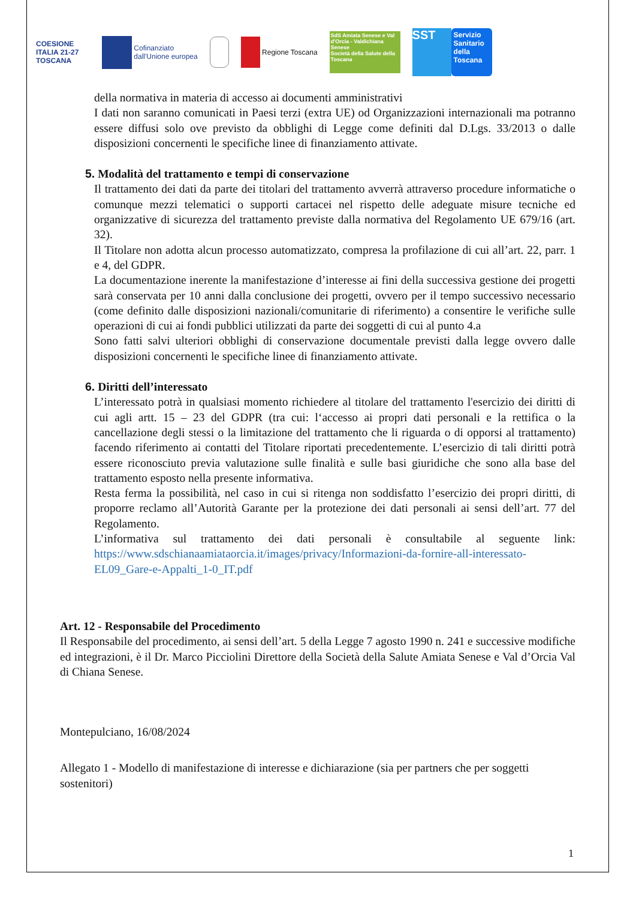COESIONE ITALIA 21-27 TOSCANA
Cofinanziato
dall'Unione europea
Regione Toscana
SdS Amiata Senese e Val d'Orcia - Valdichiana Senese
Società della Salute della Toscana
SST Servizio Sanitario della Toscana
della normativa in materia di accesso ai documenti amministrativi
I dati non saranno comunicati in Paesi terzi (extra UE) od Organizzazioni internazionali ma potranno essere diffusi solo ove previsto da obblighi di Legge come definiti dal D.Lgs. 33/2013 o dalle disposizioni concernenti le specifiche linee di finanziamento attivate.
5. Modalità del trattamento e tempi di conservazione
Il trattamento dei dati da parte dei titolari del trattamento avverrà attraverso procedure informatiche o comunque mezzi telematici o supporti cartacei nel rispetto delle adeguate misure tecniche ed organizzative di sicurezza del trattamento previste dalla normativa del Regolamento UE 679/16 (art. 32).
Il Titolare non adotta alcun processo automatizzato, compresa la profilazione di cui all’art. 22, parr. 1 e 4, del GDPR.
La documentazione inerente la manifestazione d’interesse ai fini della successiva gestione dei progetti sarà conservata per 10 anni dalla conclusione dei progetti, ovvero per il tempo successivo necessario (come definito dalle disposizioni nazionali/comunitarie di riferimento) a consentire le verifiche sulle operazioni di cui ai fondi pubblici utilizzati da parte dei soggetti di cui al punto 4.a
Sono fatti salvi ulteriori obblighi di conservazione documentale previsti dalla legge ovvero dalle disposizioni concernenti le specifiche linee di finanziamento attivate.
6. Diritti dell’interessato
L’interessato potrà in qualsiasi momento richiedere al titolare del trattamento l'esercizio dei diritti di cui agli artt. 15 – 23 del GDPR (tra cui: l‘accesso ai propri dati personali e la rettifica o la cancellazione degli stessi o la limitazione del trattamento che li riguarda o di opporsi al trattamento) facendo riferimento ai contatti del Titolare riportati precedentemente. L’esercizio di tali diritti potrà essere riconosciuto previa valutazione sulle finalità e sulle basi giuridiche che sono alla base del trattamento esposto nella presente informativa.
Resta ferma la possibilità, nel caso in cui si ritenga non soddisfatto l’esercizio dei propri diritti, di proporre reclamo all’Autorità Garante per la protezione dei dati personali ai sensi dell’art. 77 del Regolamento.
L’informativa sul trattamento dei dati personali è consultabile al seguente link: https://www.sdschianaamiataorcia.it/images/privacy/Informazioni-da-fornire-all-interessato-EL09_Gare-e-Appalti_1-0_IT.pdf
Art. 12 - Responsabile del Procedimento
Il Responsabile del procedimento, ai sensi dell’art. 5 della Legge 7 agosto 1990 n. 241 e successive modifiche ed integrazioni, è il Dr. Marco Picciolini Direttore della Società della Salute Amiata Senese e Val d’Orcia Val di Chiana Senese.
Montepulciano, 16/08/2024
Allegato 1 - Modello di manifestazione di interesse e dichiarazione (sia per partners che per soggetti sostenitori)
1